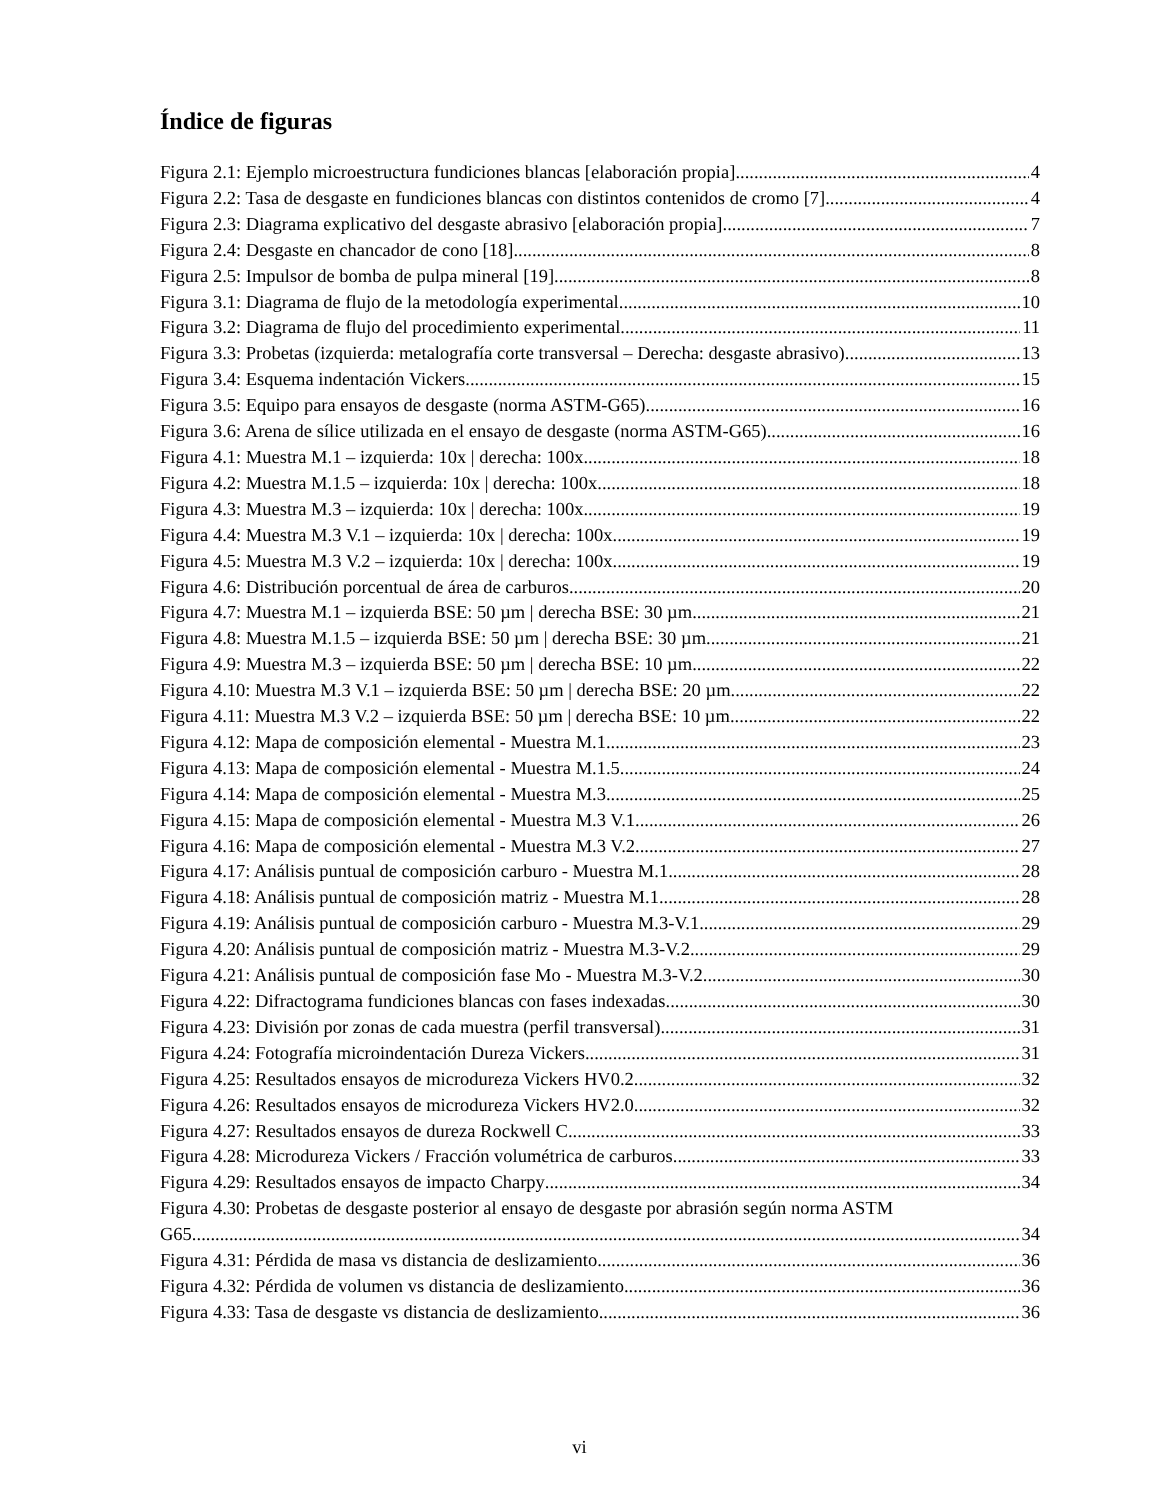Índice de figuras
Figura 2.1: Ejemplo microestructura fundiciones blancas [elaboración propia] 4
Figura 2.2: Tasa de desgaste en fundiciones blancas con distintos contenidos de cromo [7] 4
Figura 2.3: Diagrama explicativo del desgaste abrasivo [elaboración propia] 7
Figura 2.4: Desgaste en chancador de cono [18] 8
Figura 2.5: Impulsor de bomba de pulpa mineral [19] 8
Figura 3.1: Diagrama de flujo de la metodología experimental. 10
Figura 3.2: Diagrama de flujo del procedimiento experimental. 11
Figura 3.3: Probetas (izquierda: metalografía corte transversal – Derecha: desgaste abrasivo) 13
Figura 3.4: Esquema indentación Vickers. 15
Figura 3.5: Equipo para ensayos de desgaste (norma ASTM-G65) 16
Figura 3.6: Arena de sílice utilizada en el ensayo de desgaste (norma ASTM-G65) 16
Figura 4.1: Muestra M.1 – izquierda: 10x | derecha: 100x 18
Figura 4.2: Muestra M.1.5 – izquierda: 10x | derecha: 100x 18
Figura 4.3: Muestra M.3 – izquierda: 10x | derecha: 100x 19
Figura 4.4: Muestra M.3 V.1 – izquierda: 10x | derecha: 100x 19
Figura 4.5: Muestra M.3 V.2 – izquierda: 10x | derecha: 100x 19
Figura 4.6: Distribución porcentual de área de carburos. 20
Figura 4.7: Muestra M.1 – izquierda BSE: 50 µm | derecha BSE: 30 µm 21
Figura 4.8: Muestra M.1.5 – izquierda BSE: 50 µm | derecha BSE: 30 µm 21
Figura 4.9: Muestra M.3 – izquierda BSE: 50 µm | derecha BSE: 10 µm 22
Figura 4.10: Muestra M.3 V.1 – izquierda BSE: 50 µm | derecha BSE: 20 µm 22
Figura 4.11: Muestra M.3 V.2 – izquierda BSE: 50 µm | derecha BSE: 10 µm 22
Figura 4.12: Mapa de composición elemental - Muestra M.1 23
Figura 4.13: Mapa de composición elemental - Muestra M.1.5 24
Figura 4.14: Mapa de composición elemental - Muestra M.3 25
Figura 4.15: Mapa de composición elemental - Muestra M.3 V.1 26
Figura 4.16: Mapa de composición elemental - Muestra M.3 V.2 27
Figura 4.17: Análisis puntual de composición carburo - Muestra M.1 28
Figura 4.18: Análisis puntual de composición matriz - Muestra M.1 28
Figura 4.19: Análisis puntual de composición carburo - Muestra M.3-V.1 29
Figura 4.20: Análisis puntual de composición matriz - Muestra M.3-V.2 29
Figura 4.21: Análisis puntual de composición fase Mo - Muestra M.3-V.2 30
Figura 4.22: Difractograma fundiciones blancas con fases indexadas. 30
Figura 4.23: División por zonas de cada muestra (perfil transversal). 31
Figura 4.24: Fotografía microindentación Dureza Vickers 31
Figura 4.25: Resultados ensayos de microdureza Vickers HV0.2 32
Figura 4.26: Resultados ensayos de microdureza Vickers HV2.0 32
Figura 4.27: Resultados ensayos de dureza Rockwell C 33
Figura 4.28: Microdureza Vickers / Fracción volumétrica de carburos. 33
Figura 4.29: Resultados ensayos de impacto Charpy 34
Figura 4.30: Probetas de desgaste posterior al ensayo de desgaste por abrasión según norma ASTM
G65. 34
Figura 4.31: Pérdida de masa vs distancia de deslizamiento. 36
Figura 4.32: Pérdida de volumen vs distancia de deslizamiento. 36
Figura 4.33: Tasa de desgaste vs distancia de deslizamiento. 36
vi